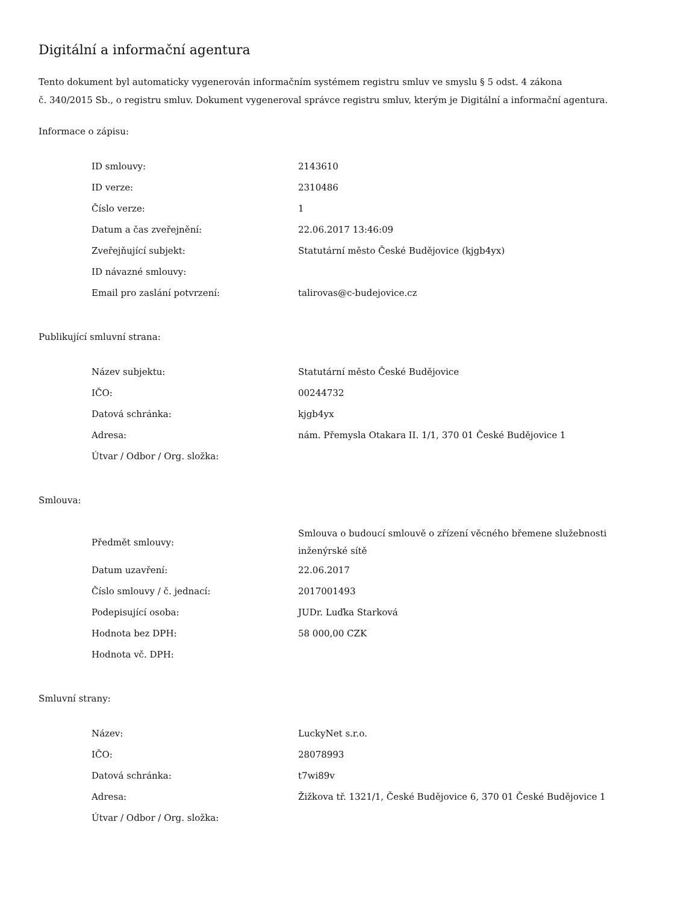Digitální a informační agentura
Tento dokument byl automaticky vygenerován informačním systémem registru smluv ve smyslu § 5 odst. 4 zákona
č. 340/2015 Sb., o registru smluv. Dokument vygeneroval správce registru smluv, kterým je Digitální a informační agentura.
Informace o zápisu:
| ID smlouvy: | 2143610 |
| ID verze: | 2310486 |
| Číslo verze: | 1 |
| Datum a čas zveřejnění: | 22.06.2017 13:46:09 |
| Zveřejňující subjekt: | Statutární město České Budějovice (kjgb4yx) |
| ID návazné smlouvy: | |
| Email pro zaslání potvrzení: | talirovas@c-budejovice.cz |
Publikující smluvní strana:
| Název subjektu: | Statutární město České Budějovice |
| IČO: | 00244732 |
| Datová schránka: | kjgb4yx |
| Adresa: | nám. Přemysla Otakara II. 1/1, 370 01 České Budějovice 1 |
| Útvar / Odbor / Org. složka: | |
Smlouva:
| Předmět smlouvy: | Smlouva o budoucí smlouvě o zřízení věcného břemene služebnosti inženýrské sítě |
| Datum uzavření: | 22.06.2017 |
| Číslo smlouvy / č. jednací: | 2017001493 |
| Podepisující osoba: | JUDr. Luďka Starková |
| Hodnota bez DPH: | 58 000,00 CZK |
| Hodnota vč. DPH: | |
Smluvní strany:
| Název: | LuckyNet s.r.o. |
| IČO: | 28078993 |
| Datová schránka: | t7wi89v |
| Adresa: | Žižkova tř. 1321/1, České Budějovice 6, 370 01 České Budějovice 1 |
| Útvar / Odbor / Org. složka: | |